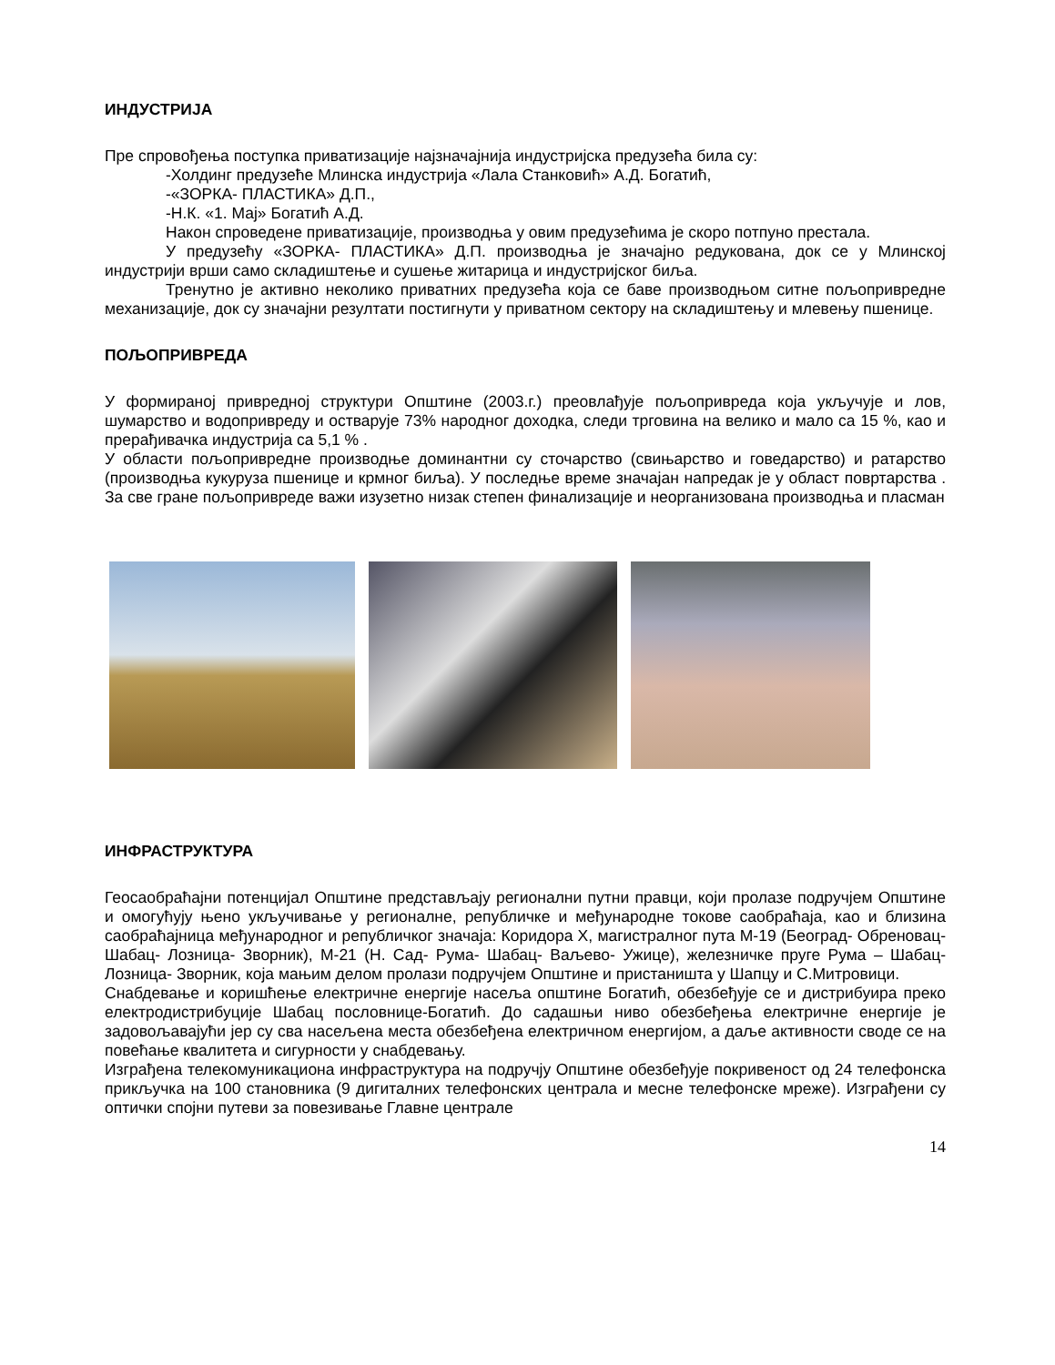ИНДУСТРИЈА
Пре спровођења поступка приватизације најзначајнија индустријска предузећа била су:
-Холдинг предузеће Млинска индустрија «Лала Станковић» А.Д. Богатић,
-«ЗОРКА- ПЛАСТИКА» Д.П.,
-Н.К. «1. Мај» Богатић А.Д.
Након спроведене приватизације, производња у овим предузећима је скоро потпуно престала.
У предузећу «ЗОРКА- ПЛАСТИКА» Д.П. производња је значајно редукована, док се у Млинској индустрији врши само складиштење и сушење житарица и индустријског биља.
Тренутно је активно неколико приватних предузећа која се баве производњом ситне пољопривредне механизације, док су значајни резултати постигнути у приватном сектору на складиштењу и млевењу пшенице.
ПОЉОПРИВРЕДА
У формираној привредној структури Општине (2003.г.) преовлађује пољопривреда која укључује и лов, шумарство и водопривреду и остварује 73% народног доходка, следи трговина на велико и мало са 15 %, као и прерађивачка индустрија са 5,1 % .
У области пољопривредне производње доминантни су сточарство (свињарство и говедарство) и ратарство (производња кукуруза пшенице и крмног биља). У последње време значајан напредак је у област повртарства . За све гране пољопривреде важи изузетно низак степен финализације и неорганизована производња и пласман
ИНФРАСТРУКТУРА
Геосаобраћајни потенцијал Општине представљају регионални путни правци, који пролазе подручјем Општине и омогућују њено укључивање у регионалне, републичке и међународне токове саобраћаја, као и близина саобраћајница међународног и републичког значаја: Коридора X, магистралног пута М-19 (Београд- Обреновац- Шабац- Лозница- Зворник), М-21 (Н. Сад- Рума- Шабац- Ваљево- Ужице), железничке пруге Рума – Шабац- Лозница- Зворник, која мањим делом пролази подручјем Општине и пристаништа у Шапцу и С.Митровици.
Снабдевање и коришћење електричне енергије насеља општине Богатић, обезбеђује се и дистрибуира преко електродистрибуције Шабац пословнице-Богатић. До садашњи ниво обезбеђења електричне енергије је задовољавајући јер су сва насељена места обезбеђена електричном енергијом, а даље активности своде се на повећање квалитета и сигурности у снабдевању.
Изграђена телекомуникациона инфраструктура на подручју Општине обезбеђује покривеност од 24 телефонска прикључка на 100 становника (9 дигиталних телефонских централа и месне телефонске мреже). Изграђени су оптички спојни путеви за повезивање Главне централе
14